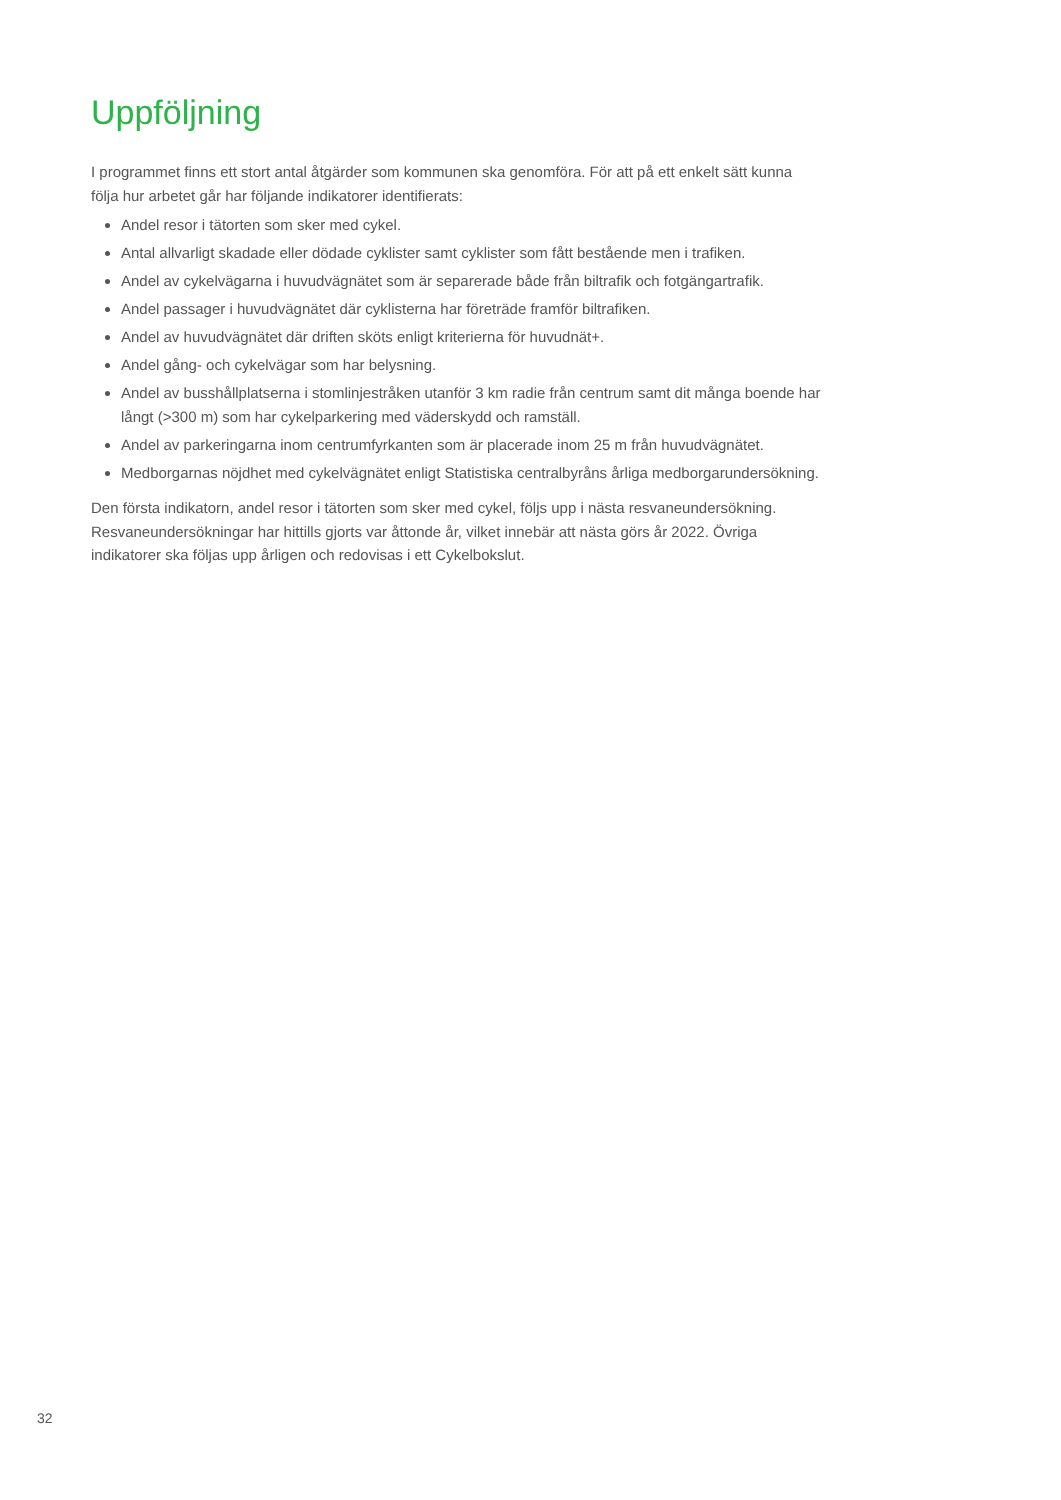Uppföljning
I programmet finns ett stort antal åtgärder som kommunen ska genomföra. För att på ett enkelt sätt kunna följa hur arbetet går har följande indikatorer identifierats:
Andel resor i tätorten som sker med cykel.
Antal allvarligt skadade eller dödade cyklister samt cyklister som fått bestående men i trafiken.
Andel av cykelvägarna i huvudvägnätet som är separerade både från biltrafik och fotgängartrafik.
Andel passager i huvudvägnätet där cyklisterna har företräde framför biltrafiken.
Andel av huvudvägnätet där driften sköts enligt kriterierna för huvudnät+.
Andel gång- och cykelvägar som har belysning.
Andel av busshållplatserna i stomlinjestråken utanför 3 km radie från centrum samt dit många boende har långt (>300 m) som har cykelparkering med väderskydd och ramställ.
Andel av parkeringarna inom centrumfyrkanten som är placerade inom 25 m från huvudvägnätet.
Medborgarnas nöjdhet med cykelvägnätet enligt Statistiska centralbyråns årliga medborgarundersökning.
Den första indikatorn, andel resor i tätorten som sker med cykel, följs upp i nästa resvaneundersökning. Resvaneundersökningar har hittills gjorts var åttonde år, vilket innebär att nästa görs år 2022. Övriga indikatorer ska följas upp årligen och redovisas i ett Cykelbokslut.
32